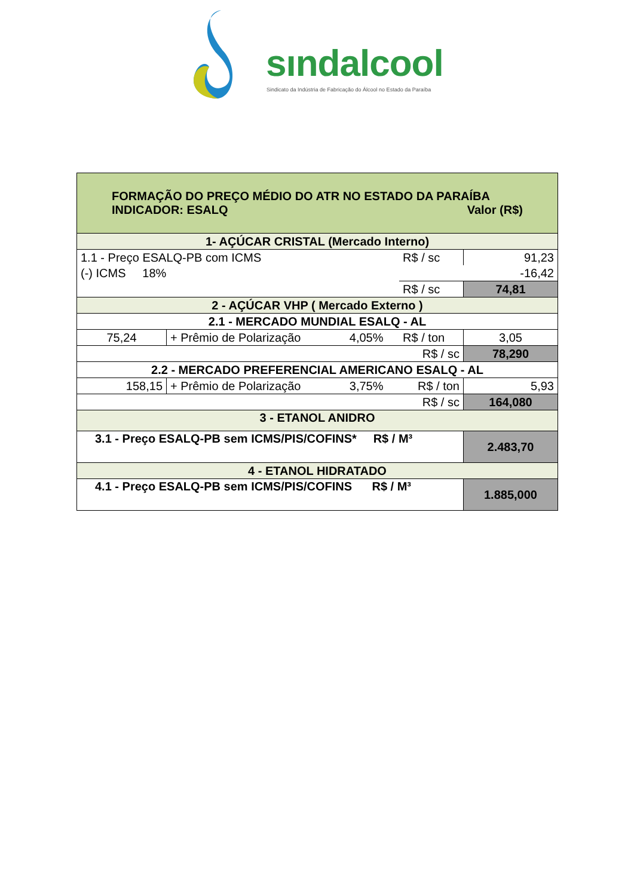sındalcool
Sindicato da Indústria de Fabricação do Álcool no Estado da Paraíba
| FORMAÇÃO DO PREÇO MÉDIO DO ATR NO ESTADO DA PARAÍBA INDICADOR: ESALQ Valor (R$) | | | | |
| 1- AÇÚCAR CRISTAL (Mercado Interno) | | | | |
| 1.1 - Preço ESALQ-PB com ICMS | | | R$ / sc | 91,23 |
| (-) ICMS 18% | | | | -16,42 |
| | | | R$ / sc | 74,81 |
| 2 - AÇÚCAR VHP ( Mercado Externo ) | | | | |
| 2.1 - MERCADO MUNDIAL ESALQ - AL | | | | |
| 75,24 | + Prêmio de Polarização | 4,05% | R$ / ton | 3,05 |
| R$ / sc | | | | 78,290 |
| 2.2 - MERCADO PREFERENCIAL AMERICANO ESALQ - AL | | | | |
| 158,15 | + Prêmio de Polarização | 3,75% | R$ / ton | 5,93 |
| R$ / sc | | | | 164,080 |
| 3 - ETANOL ANIDRO | | | | |
| 3.1 - Preço ESALQ-PB sem ICMS/PIS/COFINS* R$ / M³ | | | | 2.483,70 |
| 4 - ETANOL HIDRATADO | | | | |
| 4.1 - Preço ESALQ-PB sem ICMS/PIS/COFINS R$ / M³ | | | | 1.885,000 |